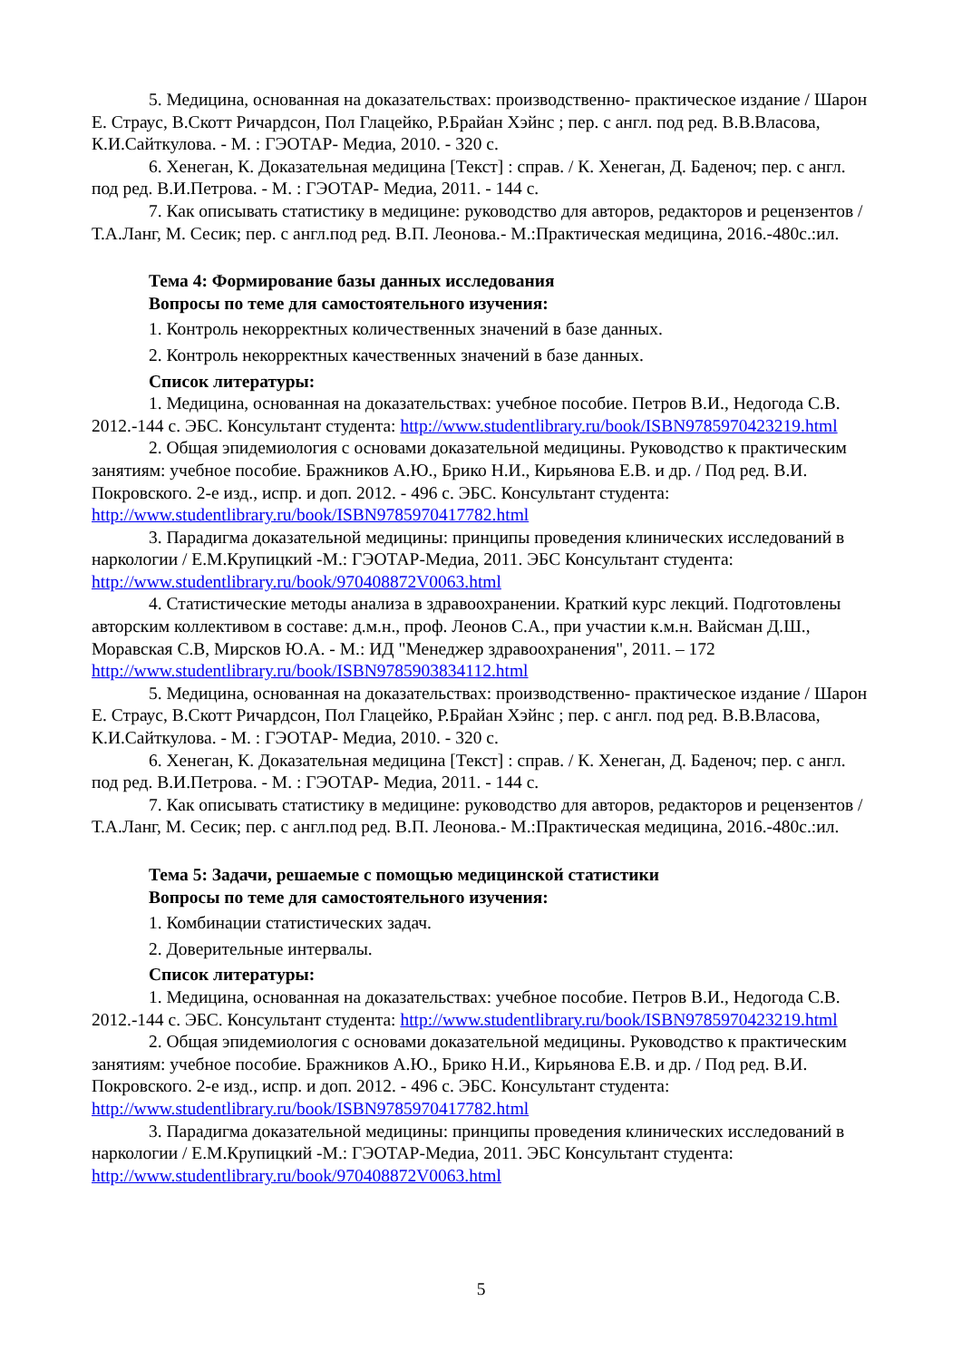5. Медицина, основанная на доказательствах: производственно- практическое издание / Шарон Е. Страус, В.Скотт Ричардсон, Пол Глацейко, Р.Брайан Хэйнс ; пер. с англ. под ред. В.В.Власова, К.И.Сайткулова. - М. : ГЭОТАР- Медиа, 2010. - 320 с.
6. Хенеган, К. Доказательная медицина [Текст] : справ. / К. Хенеган, Д. Баденоч; пер. с англ. под ред. В.И.Петрова. - М. : ГЭОТАР- Медиа, 2011. - 144 с.
7. Как описывать статистику в медицине: руководство для авторов, редакторов и рецензентов /Т.А.Ланг, М. Сесик; пер. с англ.под ред. В.П. Леонова.- М.:Практическая медицина, 2016.-480с.:ил.
Тема 4: Формирование базы данных исследования
Вопросы по теме для самостоятельного изучения:
1. Контроль некорректных количественных значений в базе данных.
2. Контроль некорректных качественных значений в базе данных.
Список литературы:
1. Медицина, основанная на доказательствах: учебное пособие. Петров В.И., Недогода С.В. 2012.-144 с. ЭБС. Консультант студента: http://www.studentlibrary.ru/book/ISBN9785970423219.html
2. Общая эпидемиология с основами доказательной медицины. Руководство к практическим занятиям: учебное пособие. Бражников А.Ю., Брико Н.И., Кирьянова Е.В. и др. / Под ред. В.И. Покровского. 2-е изд., испр. и доп. 2012. - 496 с. ЭБС. Консультант студента: http://www.studentlibrary.ru/book/ISBN9785970417782.html
3. Парадигма доказательной медицины: принципы проведения клинических исследований в наркологии / Е.М.Крупицкий -М.: ГЭОТАР-Медиа, 2011. ЭБС Консультант студента: http://www.studentlibrary.ru/book/970408872V0063.html
4. Статистические методы анализа в здравоохранении. Краткий курс лекций. Подготовлены авторским коллективом в составе: д.м.н., проф. Леонов С.А., при участии к.м.н. Вайсман Д.Ш., Моравская С.В, Мирсков Ю.А. - М.: ИД "Менеджер здравоохранения", 2011. – 172 http://www.studentlibrary.ru/book/ISBN9785903834112.html
5. Медицина, основанная на доказательствах: производственно- практическое издание / Шарон Е. Страус, В.Скотт Ричардсон, Пол Глацейко, Р.Брайан Хэйнс ; пер. с англ. под ред. В.В.Власова, К.И.Сайткулова. - М. : ГЭОТАР- Медиа, 2010. - 320 с.
6. Хенеган, К. Доказательная медицина [Текст] : справ. / К. Хенеган, Д. Баденоч; пер. с англ. под ред. В.И.Петрова. - М. : ГЭОТАР- Медиа, 2011. - 144 с.
7. Как описывать статистику в медицине: руководство для авторов, редакторов и рецензентов /Т.А.Ланг, М. Сесик; пер. с англ.под ред. В.П. Леонова.- М.:Практическая медицина, 2016.-480с.:ил.
Тема 5: Задачи, решаемые с помощью медицинской статистики
Вопросы по теме для самостоятельного изучения:
1. Комбинации статистических задач.
2. Доверительные интервалы.
Список литературы:
1. Медицина, основанная на доказательствах: учебное пособие. Петров В.И., Недогода С.В. 2012.-144 с. ЭБС. Консультант студента: http://www.studentlibrary.ru/book/ISBN9785970423219.html
2. Общая эпидемиология с основами доказательной медицины. Руководство к практическим занятиям: учебное пособие. Бражников А.Ю., Брико Н.И., Кирьянова Е.В. и др. / Под ред. В.И. Покровского. 2-е изд., испр. и доп. 2012. - 496 с. ЭБС. Консультант студента: http://www.studentlibrary.ru/book/ISBN9785970417782.html
3. Парадигма доказательной медицины: принципы проведения клинических исследований в наркологии / Е.М.Крупицкий -М.: ГЭОТАР-Медиа, 2011. ЭБС Консультант студента: http://www.studentlibrary.ru/book/970408872V0063.html
5